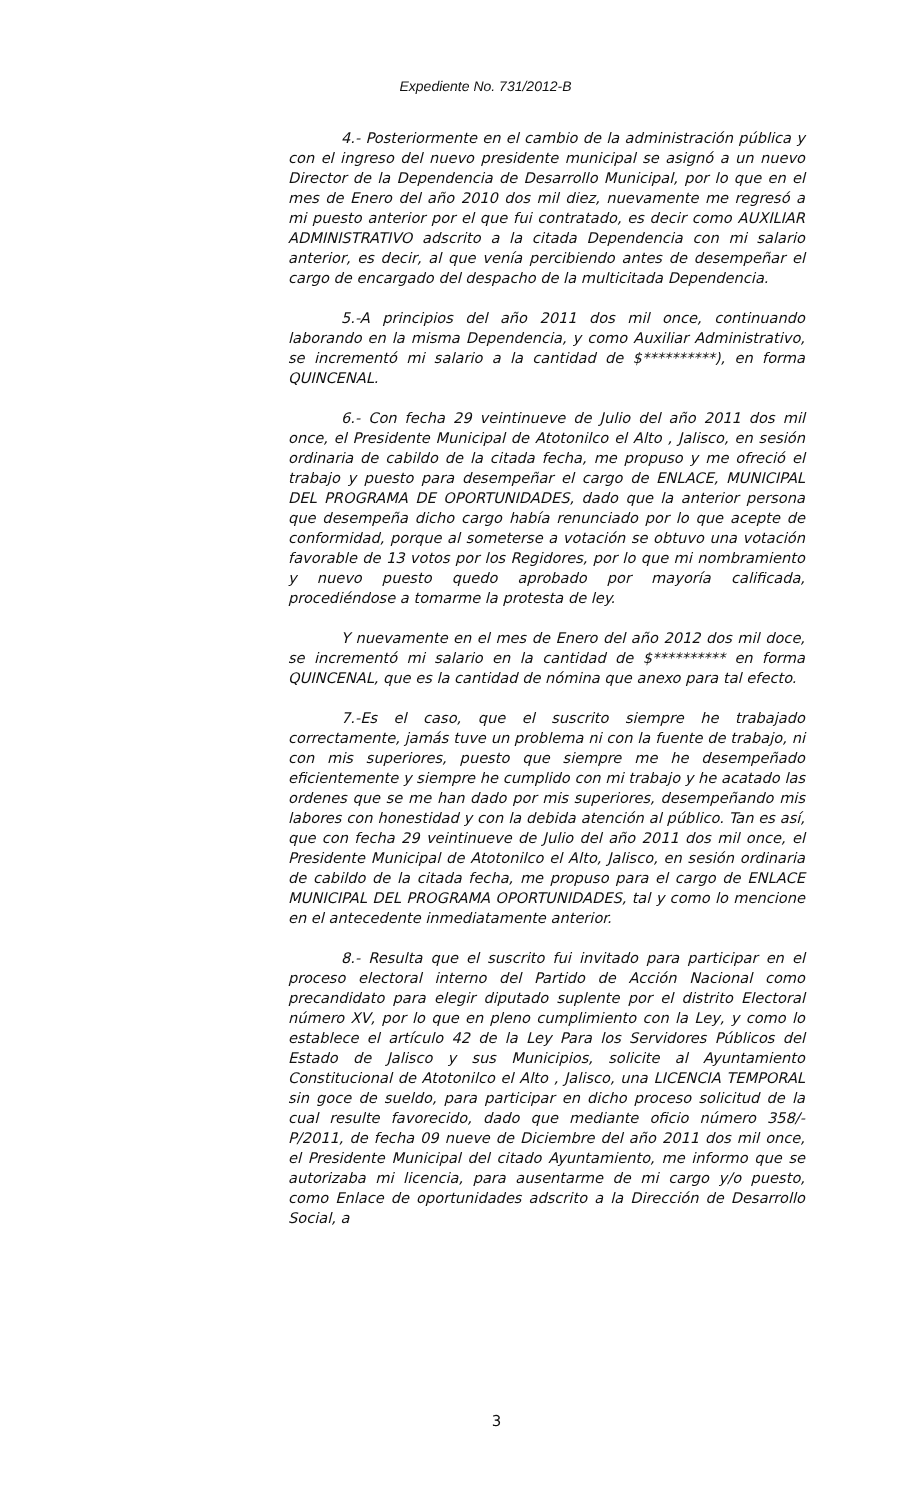Expediente No. 731/2012-B
4.- Posteriormente en el cambio de la administración pública y con el ingreso del nuevo presidente municipal se asignó a un nuevo Director de la Dependencia de Desarrollo Municipal, por lo que en el mes de Enero del año 2010 dos mil diez, nuevamente me regresó a mi puesto anterior por el que fui contratado, es decir como AUXILIAR ADMINISTRATIVO adscrito a la citada Dependencia con mi salario anterior, es decir, al que venía percibiendo antes de desempeñar el cargo de encargado del despacho de la multicitada Dependencia.
5.-A principios del año 2011 dos mil once, continuando laborando en la misma Dependencia, y como Auxiliar Administrativo, se incrementó mi salario a la cantidad de $**********), en forma QUINCENAL.
6.- Con fecha 29 veintinueve de Julio del año 2011 dos mil once, el Presidente Municipal de Atotonilco el Alto , Jalisco, en sesión ordinaria de cabildo de la citada fecha, me propuso y me ofreció el trabajo y puesto para desempeñar el cargo de ENLACE, MUNICIPAL DEL PROGRAMA DE OPORTUNIDADES, dado que la anterior persona que desempeña dicho cargo había renunciado por lo que acepte de conformidad, porque al someterse a votación se obtuvo una votación favorable de 13 votos por los Regidores, por lo que mi nombramiento y nuevo puesto quedo aprobado por mayoría calificada, procediéndose a tomarme la protesta de ley.
Y nuevamente en el mes de Enero del año 2012 dos mil doce, se incrementó mi salario en la cantidad de $********** en forma QUINCENAL, que es la cantidad de nómina que anexo para tal efecto.
7.-Es el caso, que el suscrito siempre he trabajado correctamente, jamás tuve un problema ni con la fuente de trabajo, ni con mis superiores, puesto que siempre me he desempeñado eficientemente y siempre he cumplido con mi trabajo y he acatado las ordenes que se me han dado por mis superiores, desempeñando mis labores con honestidad y con la debida atención al público. Tan es así, que con fecha 29 veintinueve de Julio del año 2011 dos mil once, el Presidente Municipal de Atotonilco el Alto, Jalisco, en sesión ordinaria de cabildo de la citada fecha, me propuso para el cargo de ENLACE MUNICIPAL DEL PROGRAMA OPORTUNIDADES, tal y como lo mencione en el antecedente inmediatamente anterior.
8.- Resulta que el suscrito fui invitado para participar en el proceso electoral interno del Partido de Acción Nacional como precandidato para elegir diputado suplente por el distrito Electoral número XV, por lo que en pleno cumplimiento con la Ley, y como lo establece el artículo 42 de la Ley Para los Servidores Públicos del Estado de Jalisco y sus Municipios, solicite al Ayuntamiento Constitucional de Atotonilco el Alto , Jalisco, una LICENCIA TEMPORAL sin goce de sueldo, para participar en dicho proceso solicitud de la cual resulte favorecido, dado que mediante oficio número 358/-P/2011, de fecha 09 nueve de Diciembre del año 2011 dos mil once, el Presidente Municipal del citado Ayuntamiento, me informo que se autorizaba mi licencia, para ausentarme de mi cargo y/o puesto, como Enlace de oportunidades adscrito a la Dirección de Desarrollo Social, a
3